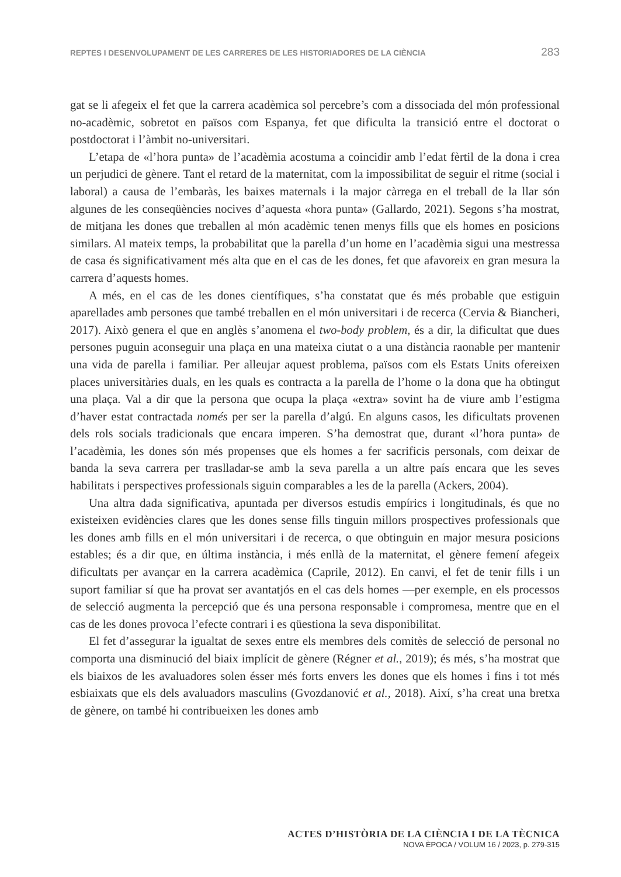REPTES I DESENVOLUPAMENT DE LES CARRERES DE LES HISTORIADORES DE LA CIÈNCIA 283
gat se li afegeix el fet que la carrera acadèmica sol percebre’s com a dissociada del món professional no-acadèmic, sobretot en països com Espanya, fet que dificulta la transició entre el doctorat o postdoctorat i l’àmbit no-universitari.
L’etapa de «l’hora punta» de l’acadèmia acostuma a coincidir amb l’edat fèrtil de la dona i crea un perjudici de gènere. Tant el retard de la maternitat, com la impossibilitat de seguir el ritme (social i laboral) a causa de l’embaràs, les baixes maternals i la major càrrega en el treball de la llar són algunes de les conseqüències nocives d’aquesta «hora punta» (Gallardo, 2021). Segons s’ha mostrat, de mitjana les dones que treballen al món acadèmic tenen menys fills que els homes en posicions similars. Al mateix temps, la probabilitat que la parella d’un home en l’acadèmia sigui una mestressa de casa és significativament més alta que en el cas de les dones, fet que afavoreix en gran mesura la carrera d’aquests homes.
A més, en el cas de les dones científiques, s’ha constatat que és més probable que estiguin aparellades amb persones que també treballen en el món universitari i de recerca (Cervia & Biancheri, 2017). Això genera el que en anglès s’anomena el two-body problem, és a dir, la dificultat que dues persones puguin aconseguir una plaça en una mateixa ciutat o a una distància raonable per mantenir una vida de parella i familiar. Per alleujar aquest problema, països com els Estats Units ofereixen places universitàries duals, en les quals es contracta a la parella de l’home o la dona que ha obtingut una plaça. Val a dir que la persona que ocupa la plaça «extra» sovint ha de viure amb l’estigma d’haver estat contractada només per ser la parella d’algú. En alguns casos, les dificultats provenen dels rols socials tradicionals que encara imperen. S’ha demostrat que, durant «l’hora punta» de l’acadèmia, les dones són més propenses que els homes a fer sacrificis personals, com deixar de banda la seva carrera per traslladar-se amb la seva parella a un altre país encara que les seves habilitats i perspectives professionals siguin comparables a les de la parella (Ackers, 2004).
Una altra dada significativa, apuntada per diversos estudis empírics i longitudinals, és que no existeixen evidències clares que les dones sense fills tinguin millors prospectives professionals que les dones amb fills en el món universitari i de recerca, o que obtinguin en major mesura posicions estables; és a dir que, en última instància, i més enllà de la maternitat, el gènere femení afegeix dificultats per avançar en la carrera acadèmica (Caprile, 2012). En canvi, el fet de tenir fills i un suport familiar sí que ha provat ser avantatjós en el cas dels homes —per exemple, en els processos de selecció augmenta la percepció que és una persona responsable i compromesa, mentre que en el cas de les dones provoca l’efecte contrari i es qüestiona la seva disponibilitat.
El fet d’assegurar la igualtat de sexes entre els membres dels comitès de selecció de personal no comporta una disminució del biaix implícit de gènere (Régner et al., 2019); és més, s’ha mostrat que els biaixos de les avaluadores solen ésser més forts envers les dones que els homes i fins i tot més esbiaixats que els dels avaluadors masculins (Gvozdanović et al., 2018). Així, s’ha creat una bretxa de gènere, on també hi contribueixen les dones amb
ACTES D’HISTÒRIA DE LA CIÈNCIA I DE LA TÈCNICA
NOVA ÈPOCA / VOLUM 16 / 2023, p. 279-315